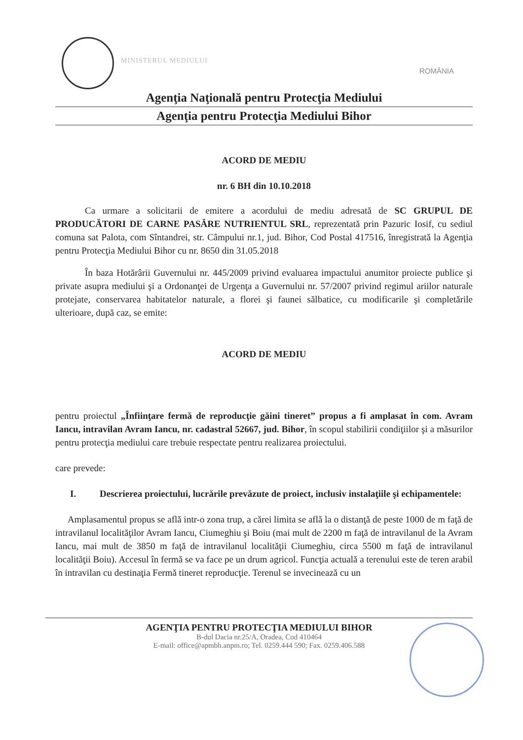MINISTERUL MEDIULUI
ROMÂNIA
Agenţia Naţională pentru Protecţia Mediului
Agenţia pentru Protecţia Mediului Bihor
ACORD DE MEDIU
nr. 6 BH din 10.10.2018
Ca urmare a solicitarii de emitere a acordului de mediu adresată de SC GRUPUL DE PRODUCĂTORI DE CARNE PASĂRE NUTRIENTUL SRL, reprezentată prin Pazuric Iosif, cu sediul comuna sat Palota, com Sîntandrei, str. Câmpului nr.1, jud. Bihor, Cod Postal 417516, înregistrată la Agenţia pentru Protecţia Mediului Bihor cu nr. 8650 din 31.05.2018
În baza Hotărârii Guvernului nr. 445/2009 privind evaluarea impactului anumitor proiecte publice şi private asupra mediului şi a Ordonanţei de Urgenţa a Guvernului nr. 57/2007 privind regimul ariilor naturale protejate, conservarea habitatelor naturale, a florei şi faunei sălbatice, cu modificarile şi completările ulterioare, după caz, se emite:
ACORD DE MEDIU
pentru proiectul „Înfiinţare fermă de reproducţie găini tineret” propus a fi amplasat în com. Avram Iancu, intravilan Avram Iancu, nr. cadastral 52667, jud. Bihor, în scopul stabilirii condiţiilor şi a măsurilor pentru protecţia mediului care trebuie respectate pentru realizarea proiectului.
care prevede:
I. Descrierea proiectului, lucrările prevăzute de proiect, inclusiv instalaţiile şi echipamentele:
Amplasamentul propus se află intr-o zona trup, a cărei limita se află la o distanţă de peste 1000 de m faţă de intravilanul localităţilor Avram Iancu, Ciumeghiu şi Boiu (mai mult de 2200 m faţă de intravilanul de la Avram Iancu, mai mult de 3850 m faţă de intravilanul localităţii Ciumeghiu, circa 5500 m faţă de intravilanul localităţii Boiu). Accesul în fermă se va face pe un drum agricol. Funcţia actuală a terenului este de teren arabil în intravilan cu destinaţia Fermă tineret reproducţie. Terenul se invecinează cu un
AGENŢIA PENTRU PROTECŢIA MEDIULUI BIHOR
B-dul Dacia nr.25/A, Oradea, Cod 410464
E-mail: office@apmbh.anpm.ro; Tel. 0259.444 590; Fax. 0259.406.588